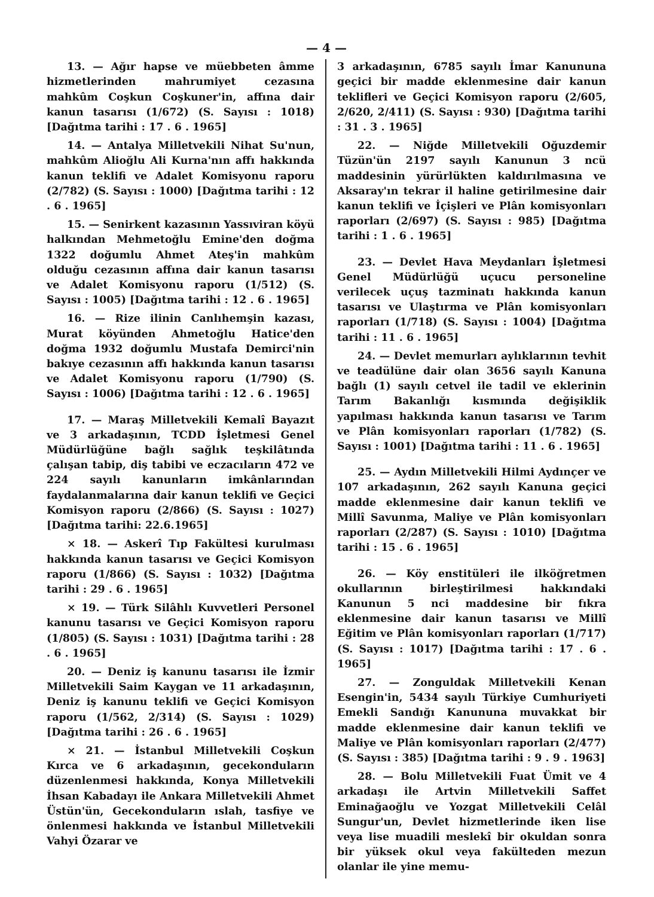— 4 —
13. — Ağır hapse ve müebbeten âmme hizmetlerinden mahrumiyet cezasına mahkûm Coşkun Coşkuner'in, affına dair kanun tasarısı (1/672) (S. Sayısı : 1018) [Dağıtma tarihi : 17 . 6 . 1965]
14. — Antalya Milletvekili Nihat Su'nun, mahkûm Alioğlu Ali Kurna'nın affı hakkında kanun teklifi ve Adalet Komisyonu raporu (2/782) (S. Sayısı : 1000) [Dağıtma tarihi : 12 . 6 . 1965]
15. — Senirkent kazasının Yassıviran köyü halkından Mehmetoğlu Emine'den doğma 1322 doğumlu Ahmet Ateş'in mahkûm olduğu cezasının affına dair kanun tasarısı ve Adalet Komisyonu raporu (1/512) (S. Sayısı : 1005) [Dağıtma tarihi : 12 . 6 . 1965]
16. — Rize ilinin Canlıhemşin kazası, Murat köyünden Ahmetoğlu Hatice'den doğma 1932 doğumlu Mustafa Demirci'nin bakıye cezasının affı hakkında kanun tasarısı ve Adalet Komisyonu raporu (1/790) (S. Sayısı : 1006) [Dağıtma tarihi : 12 . 6 . 1965]
17. — Maraş Milletvekili Kemalî Bayazıt ve 3 arkadaşının, TCDD İşletmesi Genel Müdürlüğüne bağlı sağlık teşkilâtında çalışan tabip, diş tabibi ve eczacıların 472 ve 224 sayılı kanunların imkânlarından faydalanmalarına dair kanun teklifi ve Geçici Komisyon raporu (2/866) (S. Sayısı : 1027) [Dağıtma tarihi: 22.6.1965]
× 18. — Askerî Tıp Fakültesi kurulması hakkında kanun tasarısı ve Geçici Komisyon raporu (1/866) (S. Sayısı : 1032) [Dağıtma tarihi : 29 . 6 . 1965]
× 19. — Türk Silâhlı Kuvvetleri Personel kanunu tasarısı ve Geçici Komisyon raporu (1/805) (S. Sayısı : 1031) [Dağıtma tarihi : 28 . 6 . 1965]
20. — Deniz iş kanunu tasarısı ile İzmir Milletvekili Saim Kaygan ve 11 arkadaşının, Deniz iş kanunu teklifi ve Geçici Komisyon raporu (1/562, 2/314) (S. Sayısı : 1029) [Dağıtma tarihi : 26 . 6 . 1965]
× 21. — İstanbul Milletvekili Coşkun Kırca ve 6 arkadaşının, gecekonduların düzenlenmesi hakkında, Konya Milletvekili İhsan Kabadayı ile Ankara Milletvekili Ahmet Üstün'ün, Gecekonduların ıslah, tasfiye ve önlenmesi hakkında ve İstanbul Milletvekili Vahyi Özarar ve
3 arkadaşının, 6785 sayılı İmar Kanununa geçici bir madde eklenmesine dair kanun teklifleri ve Geçici Komisyon raporu (2/605, 2/620, 2/411) (S. Sayısı : 930) [Dağıtma tarihi : 31 . 3 . 1965]
22. — Niğde Milletvekili Oğuzdemir Tüzün'ün 2197 sayılı Kanunun 3 ncü maddesinin yürürlükten kaldırılmasına ve Aksaray'ın tekrar il haline getirilmesine dair kanun teklifi ve İçişleri ve Plân komisyonları raporları (2/697) (S. Sayısı : 985) [Dağıtma tarihi : 1 . 6 . 1965]
23. — Devlet Hava Meydanları İşletmesi Genel Müdürlüğü uçucu personeline verilecek uçuş tazminatı hakkında kanun tasarısı ve Ulaştırma ve Plân komisyonları raporları (1/718) (S. Sayısı : 1004) [Dağıtma tarihi : 11 . 6 . 1965]
24. — Devlet memurları aylıklarının tevhit ve teadülüne dair olan 3656 sayılı Kanuna bağlı (1) sayılı cetvel ile tadil ve eklerinin Tarım Bakanlığı kısmında değişiklik yapılması hakkında kanun tasarısı ve Tarım ve Plân komisyonları raporları (1/782) (S. Sayısı : 1001) [Dağıtma tarihi : 11 . 6 . 1965]
25. — Aydın Milletvekili Hilmi Aydınçer ve 107 arkadaşının, 262 sayılı Kanuna geçici madde eklenmesine dair kanun teklifi ve Millî Savunma, Maliye ve Plân komisyonları raporları (2/287) (S. Sayısı : 1010) [Dağıtma tarihi : 15 . 6 . 1965]
26. — Köy enstitüleri ile ilköğretmen okullarının birleştirilmesi hakkındaki Kanunun 5 nci maddesine bir fıkra eklenmesine dair kanun tasarısı ve Millî Eğitim ve Plân komisyonları raporları (1/717) (S. Sayısı : 1017) [Dağıtma tarihi : 17 . 6 . 1965]
27. — Zonguldak Milletvekili Kenan Esengin'in, 5434 sayılı Türkiye Cumhuriyeti Emekli Sandığı Kanununa muvakkat bir madde eklenmesine dair kanun teklifi ve Maliye ve Plân komisyonları raporları (2/477) (S. Sayısı : 385) [Dağıtma tarihi : 9 . 9 . 1963]
28. — Bolu Milletvekili Fuat Ümit ve 4 arkadaşı ile Artvin Milletvekili Saffet Eminağaoğlu ve Yozgat Milletvekili Celâl Sungur'un, Devlet hizmetlerinde iken lise veya lise muadili meslekî bir okuldan sonra bir yüksek okul veya fakülteden mezun olanlar ile yine memu-